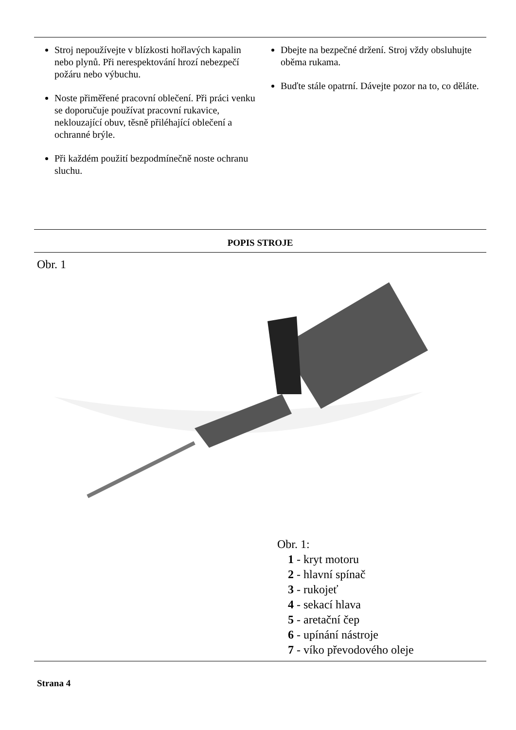Stroj nepoužívejte v blízkosti hořlavých kapalin nebo plynů. Při nerespektování hrozí nebezpečí požáru nebo výbuchu.
Noste přiměřené pracovní oblečení. Při práci venku se doporučuje používat pracovní rukavice, neklouzající obuv, těsně přiléhající oblečení a ochranné brýle.
Při každém použití bezpodmínečně noste ochranu sluchu.
Dbejte na bezpečné držení. Stroj vždy obsluhujte oběma rukama.
Buďte stále opatrní. Dávejte pozor na to, co děláte.
POPIS STROJE
Obr. 1
Obr. 1:
1 - kryt motoru
2 - hlavní spínač
3 - rukojeť
4 - sekací hlava
5 - aretační čep
6 - upínání nástroje
7 - víko převodového oleje
Strana 4